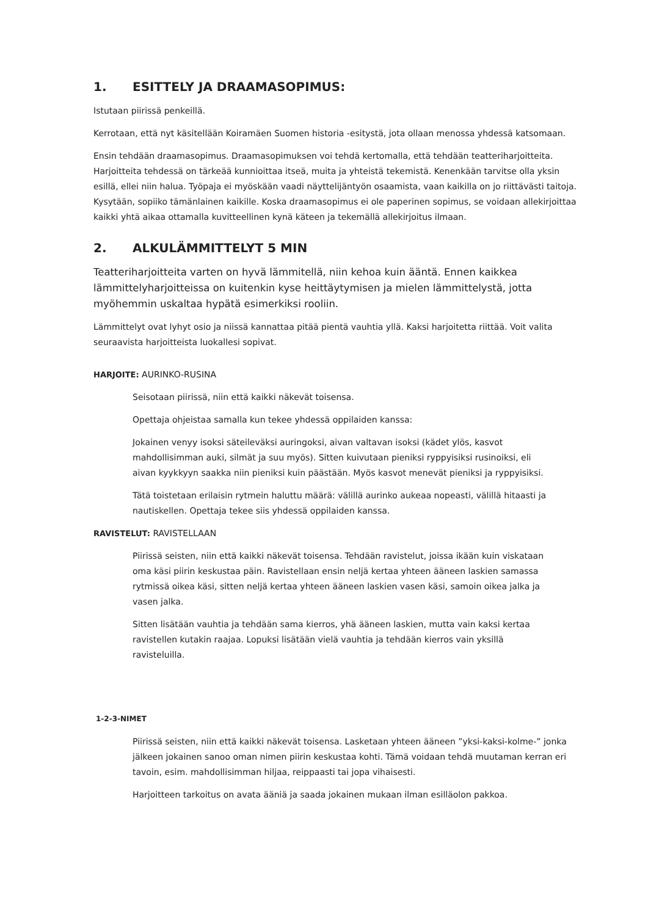1. ESITTELY JA DRAAMASOPIMUS:
Istutaan piirissä penkeillä.
Kerrotaan, että nyt käsitellään Koiramäen Suomen historia -esitystä, jota ollaan menossa yhdessä katsomaan.
Ensin tehdään draamasopimus. Draamasopimuksen voi tehdä kertomalla, että tehdään teatteriharjoitteita. Harjoitteita tehdessä on tärkeää kunnioittaa itseä, muita ja yhteistä tekemistä. Kenenkään tarvitse olla yksin esillä, ellei niin halua. Työpaja ei myöskään vaadi näyttelijäntyön osaamista, vaan kaikilla on jo riittävästi taitoja. Kysytään, sopiiko tämänlainen kaikille. Koska draamasopimus ei ole paperinen sopimus, se voidaan allekirjoittaa kaikki yhtä aikaa ottamalla kuvitteellinen kynä käteen ja tekemällä allekirjoitus ilmaan.
2. ALKULÄMMITTELYT 5 MIN
Teatteriharjoitteita varten on hyvä lämmitellä, niin kehoa kuin ääntä. Ennen kaikkea lämmittelyharjoitteissa on kuitenkin kyse heittäytymisen ja mielen lämmittelystä, jotta myöhemmin uskaltaa hypätä esimerkiksi rooliin.
Lämmittelyt ovat lyhyt osio ja niissä kannattaa pitää pientä vauhtia yllä. Kaksi harjoitetta riittää. Voit valita seuraavista harjoitteista luokallesi sopivat.
HARJOITE: AURINKO-RUSINA
Seisotaan piirissä, niin että kaikki näkevät toisensa.
Opettaja ohjeistaa samalla kun tekee yhdessä oppilaiden kanssa:
Jokainen venyy isoksi säteileväksi auringoksi, aivan valtavan isoksi (kädet ylös, kasvot mahdollisimman auki, silmät ja suu myös). Sitten kuivutaan pieniksi ryppyisiksi rusinoiksi, eli aivan kyykkyyn saakka niin pieniksi kuin päästään. Myös kasvot menevät pieniksi ja ryppyisiksi.
Tätä toistetaan erilaisin rytmein haluttu määrä: välillä aurinko aukeaa nopeasti, välillä hitaasti ja nautiskellen. Opettaja tekee siis yhdessä oppilaiden kanssa.
RAVISTELUT: RAVISTELLAAN
Piirissä seisten, niin että kaikki näkevät toisensa. Tehdään ravistelut, joissa ikään kuin viskataan oma käsi piirin keskustaa päin. Ravistellaan ensin neljä kertaa yhteen ääneen laskien samassa rytmissä oikea käsi, sitten neljä kertaa yhteen ääneen laskien vasen käsi, samoin oikea jalka ja vasen jalka.
Sitten lisätään vauhtia ja tehdään sama kierros, yhä ääneen laskien, mutta vain kaksi kertaa ravistellen kutakin raajaa. Lopuksi lisätään vielä vauhtia ja tehdään kierros vain yksillä ravisteluilla.
1-2-3-NIMET
Piirissä seisten, niin että kaikki näkevät toisensa. Lasketaan yhteen ääneen ”yksi-kaksi-kolme-” jonka jälkeen jokainen sanoo oman nimen piirin keskustaa kohti. Tämä voidaan tehdä muutaman kerran eri tavoin, esim. mahdollisimman hiljaa, reippaasti tai jopa vihaisesti.
Harjoitteen tarkoitus on avata ääniä ja saada jokainen mukaan ilman esilläolon pakkoa.